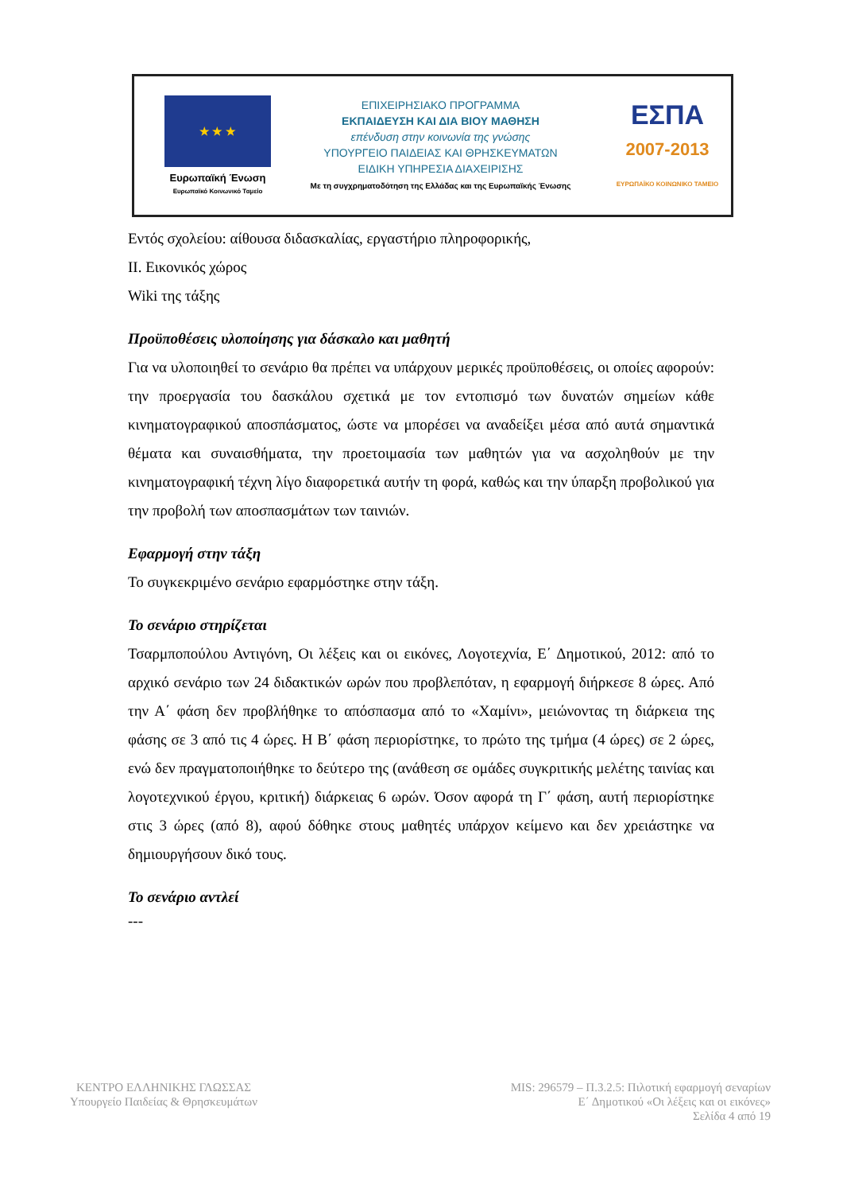★ ★ ★
Ευρωπαϊκή Ένωση
Ευρωπαϊκό Κοινωνικό Ταμείο
ΕΠΙΧΕΙΡΗΣΙΑΚΟ ΠΡΟΓΡΑΜΜΑ
ΕΚΠΑΙΔΕΥΣΗ ΚΑΙ ΔΙΑ ΒΙΟΥ ΜΑΘΗΣΗ
επένδυση στην κοινωνία της γνώσης
ΥΠΟΥΡΓΕΙΟ ΠΑΙΔΕΙΑΣ ΚΑΙ ΘΡΗΣΚΕΥΜΑΤΩΝ
ΕΙΔΙΚΗ ΥΠΗΡΕΣΙΑ ΔΙΑΧΕΙΡΙΣΗΣ
Με τη συγχρηματοδότηση της Ελλάδας και της Ευρωπαϊκής Ένωσης
ΕΣΠΑ
2007-2013
ΕΥΡΩΠΑΪΚΟ ΚΟΙΝΩΝΙΚΟ ΤΑΜΕΙΟ
Εντός σχολείου: αίθουσα διδασκαλίας, εργαστήριο πληροφορικής,
ΙΙ. Εικονικός χώρος
Wiki της τάξης
Προϋποθέσεις υλοποίησης για δάσκαλο και μαθητή
Για να υλοποιηθεί το σενάριο θα πρέπει να υπάρχουν μερικές προϋποθέσεις, οι οποίες αφορούν: την προεργασία του δασκάλου σχετικά με τον εντοπισμό των δυνατών σημείων κάθε κινηματογραφικού αποσπάσματος, ώστε να μπορέσει να αναδείξει μέσα από αυτά σημαντικά θέματα και συναισθήματα, την προετοιμασία των μαθητών για να ασχοληθούν με την κινηματογραφική τέχνη λίγο διαφορετικά αυτήν τη φορά, καθώς και την ύπαρξη προβολικού για την προβολή των αποσπασμάτων των ταινιών.
Εφαρμογή στην τάξη
Το συγκεκριμένο σενάριο εφαρμόστηκε στην τάξη.
Το σενάριο στηρίζεται
Τσαρμποπούλου Αντιγόνη, Οι λέξεις και οι εικόνες, Λογοτεχνία, Ε΄ Δημοτικού, 2012: από το αρχικό σενάριο των 24 διδακτικών ωρών που προβλεπόταν, η εφαρμογή διήρκεσε 8 ώρες. Από την Α΄ φάση δεν προβλήθηκε το απόσπασμα από το «Χαμίνι», μειώνοντας τη διάρκεια της φάσης σε 3 από τις 4 ώρες. Η Β΄ φάση περιορίστηκε, το πρώτο της τμήμα (4 ώρες) σε 2 ώρες, ενώ δεν πραγματοποιήθηκε το δεύτερο της (ανάθεση σε ομάδες συγκριτικής μελέτης ταινίας και λογοτεχνικού έργου, κριτική) διάρκειας 6 ωρών. Όσον αφορά τη Γ΄ φάση, αυτή περιορίστηκε στις 3 ώρες (από 8), αφού δόθηκε στους μαθητές υπάρχον κείμενο και δεν χρειάστηκε να δημιουργήσουν δικό τους.
Το σενάριο αντλεί
---
ΚΕΝΤΡΟ ΕΛΛΗΝΙΚΗΣ ΓΛΩΣΣΑΣ
Υπουργείο Παιδείας & Θρησκευμάτων
MIS: 296579 – Π.3.2.5: Πιλοτική εφαρμογή σεναρίων
Ε΄ Δημοτικού «Οι λέξεις και οι εικόνες»
Σελίδα 4 από 19